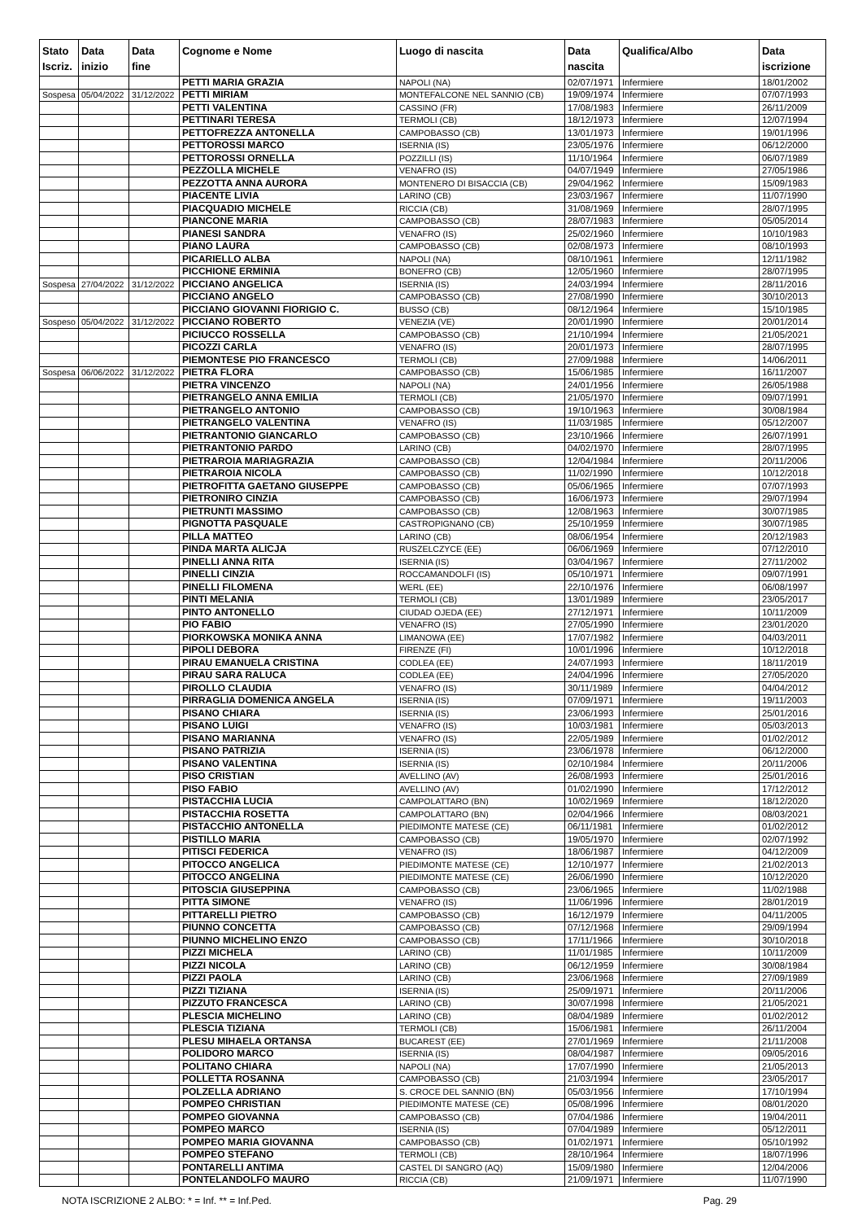| Stato Iscriz. | Data inizio | Data fine | Cognome e Nome | Luogo di nascita | Data nascita | Qualifica/Albo | Data iscrizione |
| --- | --- | --- | --- | --- | --- | --- | --- |
| | | | PETTI MARIA GRAZIA | NAPOLI (NA) | 02/07/1971 | Infermiere | 18/01/2002 |
| Sospesa | 05/04/2022 | 31/12/2022 | PETTI MIRIAM | MONTEFALCONE NEL SANNIO (CB) | 19/09/1974 | Infermiere | 07/07/1993 |
| | | | PETTI VALENTINA | CASSINO (FR) | 17/08/1983 | Infermiere | 26/11/2009 |
| | | | PETTINARI TERESA | TERMOLI (CB) | 18/12/1973 | Infermiere | 12/07/1994 |
| | | | PETTOFREZZA ANTONELLA | CAMPOBASSO (CB) | 13/01/1973 | Infermiere | 19/01/1996 |
| | | | PETTOROSSI MARCO | ISERNIA (IS) | 23/05/1976 | Infermiere | 06/12/2000 |
| | | | PETTOROSSI ORNELLA | POZZILLI (IS) | 11/10/1964 | Infermiere | 06/07/1989 |
| | | | PEZZOLLA MICHELE | VENAFRO (IS) | 04/07/1949 | Infermiere | 27/05/1986 |
| | | | PEZZOTTA ANNA AURORA | MONTENERO DI BISACCIA (CB) | 29/04/1962 | Infermiere | 15/09/1983 |
| | | | PIACENTE LIVIA | LARINO (CB) | 23/03/1967 | Infermiere | 11/07/1990 |
| | | | PIACQUADIO MICHELE | RICCIA (CB) | 31/08/1969 | Infermiere | 28/07/1995 |
| | | | PIANCONE MARIA | CAMPOBASSO (CB) | 28/07/1983 | Infermiere | 05/05/2014 |
| | | | PIANESI SANDRA | VENAFRO (IS) | 25/02/1960 | Infermiere | 10/10/1983 |
| | | | PIANO LAURA | CAMPOBASSO (CB) | 02/08/1973 | Infermiere | 08/10/1993 |
| | | | PICARIELLO ALBA | NAPOLI (NA) | 08/10/1961 | Infermiere | 12/11/1982 |
| | | | PICCHIONE ERMINIA | BONEFRO (CB) | 12/05/1960 | Infermiere | 28/07/1995 |
| Sospesa | 27/04/2022 | 31/12/2022 | PICCIANO ANGELICA | ISERNIA (IS) | 24/03/1994 | Infermiere | 28/11/2016 |
| | | | PICCIANO ANGELO | CAMPOBASSO (CB) | 27/08/1990 | Infermiere | 30/10/2013 |
| | | | PICCIANO GIOVANNI FIORIGIO C. | BUSSO (CB) | 08/12/1964 | Infermiere | 15/10/1985 |
| Sospeso | 05/04/2022 | 31/12/2022 | PICCIANO ROBERTO | VENEZIA (VE) | 20/01/1990 | Infermiere | 20/01/2014 |
| | | | PICIUCCO ROSSELLA | CAMPOBASSO (CB) | 21/10/1994 | Infermiere | 21/05/2021 |
| | | | PICOZZI CARLA | VENAFRO (IS) | 20/01/1973 | Infermiere | 28/07/1995 |
| | | | PIEMONTESE PIO FRANCESCO | TERMOLI (CB) | 27/09/1988 | Infermiere | 14/06/2011 |
| Sospesa | 06/06/2022 | 31/12/2022 | PIETRA FLORA | CAMPOBASSO (CB) | 15/06/1985 | Infermiere | 16/11/2007 |
| | | | PIETRA VINCENZO | NAPOLI (NA) | 24/01/1956 | Infermiere | 26/05/1988 |
| | | | PIETRANGELO ANNA EMILIA | TERMOLI (CB) | 21/05/1970 | Infermiere | 09/07/1991 |
| | | | PIETRANGELO ANTONIO | CAMPOBASSO (CB) | 19/10/1963 | Infermiere | 30/08/1984 |
| | | | PIETRANGELO VALENTINA | VENAFRO (IS) | 11/03/1985 | Infermiere | 05/12/2007 |
| | | | PIETRANTONIO GIANCARLO | CAMPOBASSO (CB) | 23/10/1966 | Infermiere | 26/07/1991 |
| | | | PIETRANTONIO PARDO | LARINO (CB) | 04/02/1970 | Infermiere | 28/07/1995 |
| | | | PIETRAROIA MARIAGRAZIA | CAMPOBASSO (CB) | 12/04/1984 | Infermiere | 20/11/2006 |
| | | | PIETRAROIA NICOLA | CAMPOBASSO (CB) | 11/02/1990 | Infermiere | 10/12/2018 |
| | | | PIETROFITTA GAETANO GIUSEPPE | CAMPOBASSO (CB) | 05/06/1965 | Infermiere | 07/07/1993 |
| | | | PIETRONIRO CINZIA | CAMPOBASSO (CB) | 16/06/1973 | Infermiere | 29/07/1994 |
| | | | PIETRUNTI MASSIMO | CAMPOBASSO (CB) | 12/08/1963 | Infermiere | 30/07/1985 |
| | | | PIGNOTTA PASQUALE | CASTROPIGNANO (CB) | 25/10/1959 | Infermiere | 30/07/1985 |
| | | | PILLA MATTEO | LARINO (CB) | 08/06/1954 | Infermiere | 20/12/1983 |
| | | | PINDA MARTA ALICJA | RUSZELCZYCE (EE) | 06/06/1969 | Infermiere | 07/12/2010 |
| | | | PINELLI ANNA RITA | ISERNIA (IS) | 03/04/1967 | Infermiere | 27/11/2002 |
| | | | PINELLI CINZIA | ROCCAMANDOLFI (IS) | 05/10/1971 | Infermiere | 09/07/1991 |
| | | | PINELLI FILOMENA | WERL (EE) | 22/10/1976 | Infermiere | 06/08/1997 |
| | | | PINTI MELANIA | TERMOLI (CB) | 13/01/1989 | Infermiere | 23/05/2017 |
| | | | PINTO ANTONELLO | CIUDAD OJEDA (EE) | 27/12/1971 | Infermiere | 10/11/2009 |
| | | | PIO FABIO | VENAFRO (IS) | 27/05/1990 | Infermiere | 23/01/2020 |
| | | | PIORKOWSKA MONIKA ANNA | LIMANOWA (EE) | 17/07/1982 | Infermiere | 04/03/2011 |
| | | | PIPOLI DEBORA | FIRENZE (FI) | 10/01/1996 | Infermiere | 10/12/2018 |
| | | | PIRAU EMANUELA CRISTINA | CODLEA (EE) | 24/07/1993 | Infermiere | 18/11/2019 |
| | | | PIRAU SARA RALUCA | CODLEA (EE) | 24/04/1996 | Infermiere | 27/05/2020 |
| | | | PIROLLO CLAUDIA | VENAFRO (IS) | 30/11/1989 | Infermiere | 04/04/2012 |
| | | | PIRRAGLIA DOMENICA ANGELA | ISERNIA (IS) | 07/09/1971 | Infermiere | 19/11/2003 |
| | | | PISANO CHIARA | ISERNIA (IS) | 23/06/1993 | Infermiere | 25/01/2016 |
| | | | PISANO LUIGI | VENAFRO (IS) | 10/03/1981 | Infermiere | 05/03/2013 |
| | | | PISANO MARIANNA | VENAFRO (IS) | 22/05/1989 | Infermiere | 01/02/2012 |
| | | | PISANO PATRIZIA | ISERNIA (IS) | 23/06/1978 | Infermiere | 06/12/2000 |
| | | | PISANO VALENTINA | ISERNIA (IS) | 02/10/1984 | Infermiere | 20/11/2006 |
| | | | PISO CRISTIAN | AVELLINO (AV) | 26/08/1993 | Infermiere | 25/01/2016 |
| | | | PISO FABIO | AVELLINO (AV) | 01/02/1990 | Infermiere | 17/12/2012 |
| | | | PISTACCHIA LUCIA | CAMPOLATTARO (BN) | 10/02/1969 | Infermiere | 18/12/2020 |
| | | | PISTACCHIA ROSETTA | CAMPOLATTARO (BN) | 02/04/1966 | Infermiere | 08/03/2021 |
| | | | PISTACCHIO ANTONELLA | PIEDIMONTE MATESE (CE) | 06/11/1981 | Infermiere | 01/02/2012 |
| | | | PISTILLO MARIA | CAMPOBASSO (CB) | 19/05/1970 | Infermiere | 02/07/1992 |
| | | | PITISCI FEDERICA | VENAFRO (IS) | 18/06/1987 | Infermiere | 04/12/2009 |
| | | | PITOCCO ANGELICA | PIEDIMONTE MATESE (CE) | 12/10/1977 | Infermiere | 21/02/2013 |
| | | | PITOCCO ANGELINA | PIEDIMONTE MATESE (CE) | 26/06/1990 | Infermiere | 10/12/2020 |
| | | | PITOSCIA GIUSEPPINA | CAMPOBASSO (CB) | 23/06/1965 | Infermiere | 11/02/1988 |
| | | | PITTA SIMONE | VENAFRO (IS) | 11/06/1996 | Infermiere | 28/01/2019 |
| | | | PITTARELLI PIETRO | CAMPOBASSO (CB) | 16/12/1979 | Infermiere | 04/11/2005 |
| | | | PIUNNO CONCETTA | CAMPOBASSO (CB) | 07/12/1968 | Infermiere | 29/09/1994 |
| | | | PIUNNO MICHELINO ENZO | CAMPOBASSO (CB) | 17/11/1966 | Infermiere | 30/10/2018 |
| | | | PIZZI MICHELA | LARINO (CB) | 11/01/1985 | Infermiere | 10/11/2009 |
| | | | PIZZI NICOLA | LARINO (CB) | 06/12/1959 | Infermiere | 30/08/1984 |
| | | | PIZZI PAOLA | LARINO (CB) | 23/06/1968 | Infermiere | 27/09/1989 |
| | | | PIZZI TIZIANA | ISERNIA (IS) | 25/09/1971 | Infermiere | 20/11/2006 |
| | | | PIZZUTO FRANCESCA | LARINO (CB) | 30/07/1998 | Infermiere | 21/05/2021 |
| | | | PLESCIA MICHELINO | LARINO (CB) | 08/04/1989 | Infermiere | 01/02/2012 |
| | | | PLESCIA TIZIANA | TERMOLI (CB) | 15/06/1981 | Infermiere | 26/11/2004 |
| | | | PLESU MIHAELA ORTANSA | BUCAREST (EE) | 27/01/1969 | Infermiere | 21/11/2008 |
| | | | POLIDORO MARCO | ISERNIA (IS) | 08/04/1987 | Infermiere | 09/05/2016 |
| | | | POLITANO CHIARA | NAPOLI (NA) | 17/07/1990 | Infermiere | 21/05/2013 |
| | | | POLLETTA ROSANNA | CAMPOBASSO (CB) | 21/03/1994 | Infermiere | 23/05/2017 |
| | | | POLZELLA ADRIANO | S. CROCE DEL SANNIO (BN) | 05/03/1956 | Infermiere | 17/10/1994 |
| | | | POMPEO CHRISTIAN | PIEDIMONTE MATESE (CE) | 05/08/1996 | Infermiere | 08/01/2020 |
| | | | POMPEO GIOVANNA | CAMPOBASSO (CB) | 07/04/1986 | Infermiere | 19/04/2011 |
| | | | POMPEO MARCO | ISERNIA (IS) | 07/04/1989 | Infermiere | 05/12/2011 |
| | | | POMPEO MARIA GIOVANNA | CAMPOBASSO (CB) | 01/02/1971 | Infermiere | 05/10/1992 |
| | | | POMPEO STEFANO | TERMOLI (CB) | 28/10/1964 | Infermiere | 18/07/1996 |
| | | | PONTARELLI ANTIMA | CASTEL DI SANGRO (AQ) | 15/09/1980 | Infermiere | 12/04/2006 |
| | | | PONTELANDOLFO MAURO | RICCIA (CB) | 21/09/1971 | Infermiere | 11/07/1990 |
NOTA ISCRIZIONE 2 ALBO: * = Inf. ** = Inf.Ped. Pag. 29